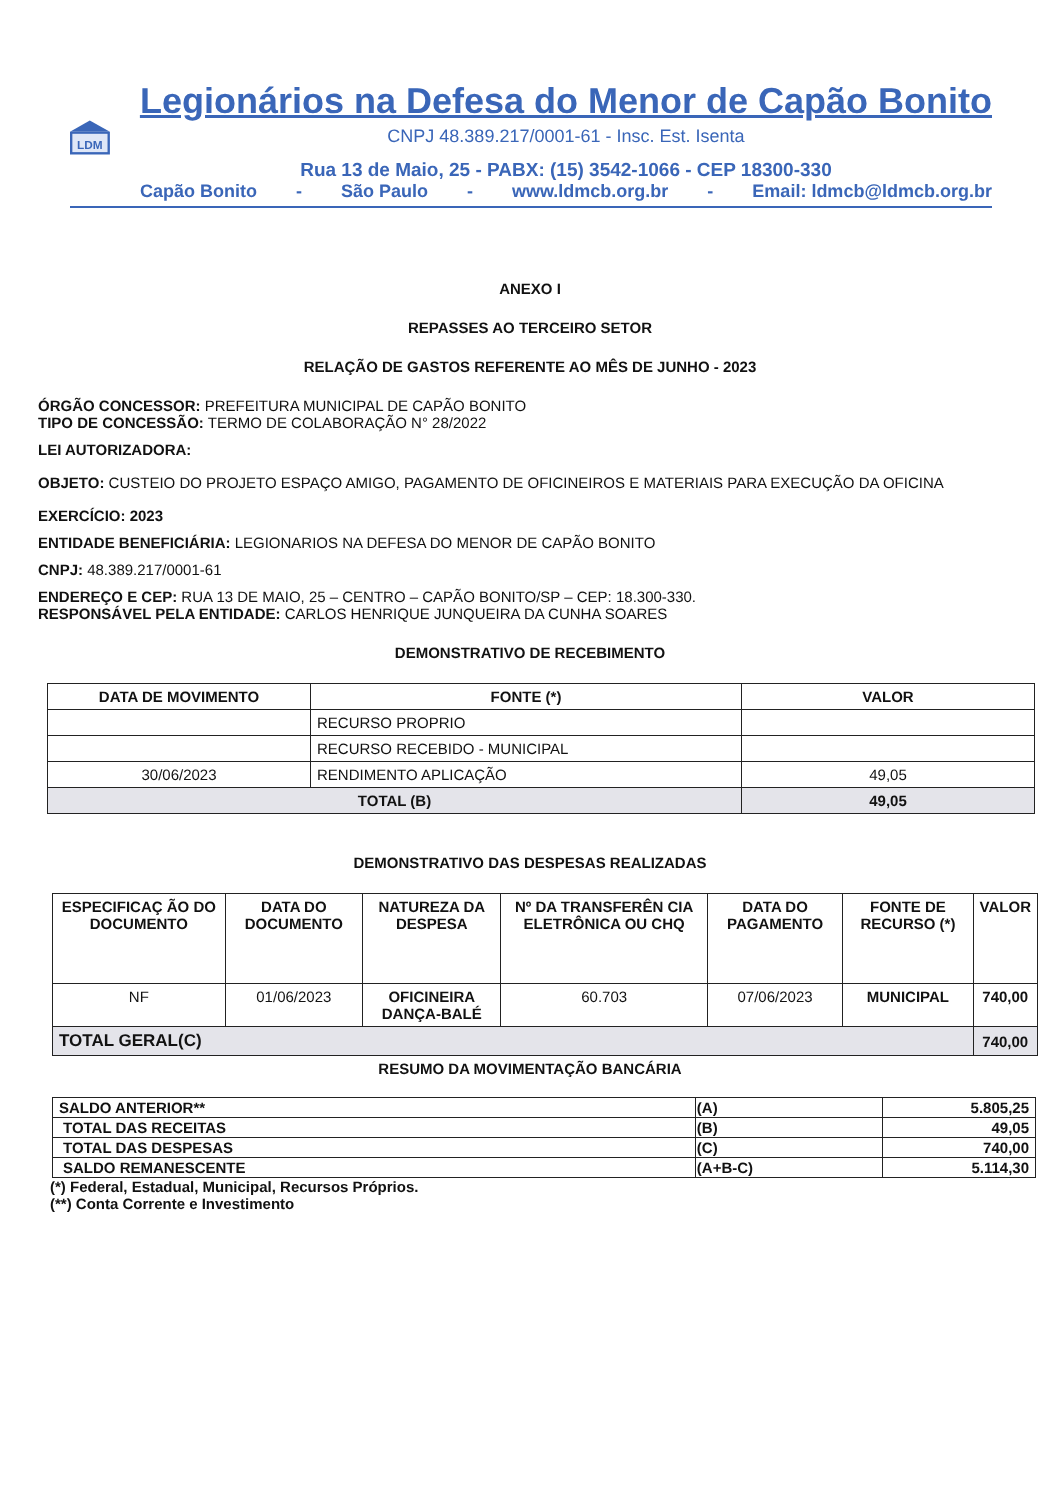LDM
Legionários na Defesa do Menor de Capão Bonito
CNPJ 48.389.217/0001-61 - Insc. Est. Isenta
Rua 13 de Maio, 25 - PABX: (15) 3542-1066 - CEP 18300-330
Capão Bonito - São Paulo - www.ldmcb.org.br - Email: ldmcb@ldmcb.org.br
ANEXO I
REPASSES AO TERCEIRO SETOR
RELAÇÃO DE GASTOS REFERENTE AO MÊS DE JUNHO - 2023
ÓRGÃO CONCESSOR: PREFEITURA MUNICIPAL DE CAPÃO BONITO
TIPO DE CONCESSÃO: TERMO DE COLABORAÇÃO N° 28/2022
LEI AUTORIZADORA:
OBJETO: CUSTEIO DO PROJETO ESPAÇO AMIGO, PAGAMENTO DE OFICINEIROS E MATERIAIS PARA EXECUÇÃO DA OFICINA
EXERCÍCIO: 2023
ENTIDADE BENEFICIÁRIA: LEGIONARIOS NA DEFESA DO MENOR DE CAPÃO BONITO
CNPJ: 48.389.217/0001-61
ENDEREÇO E CEP: RUA 13 DE MAIO, 25 – CENTRO – CAPÃO BONITO/SP – CEP: 18.300-330.
RESPONSÁVEL PELA ENTIDADE: CARLOS HENRIQUE JUNQUEIRA DA CUNHA SOARES
DEMONSTRATIVO DE RECEBIMENTO
| DATA DE MOVIMENTO | FONTE (*) | VALOR |
| --- | --- | --- |
| | RECURSO PROPRIO | |
| | RECURSO RECEBIDO - MUNICIPAL | |
| 30/06/2023 | RENDIMENTO APLICAÇÃO | 49,05 |
| TOTAL (B) | | 49,05 |
DEMONSTRATIVO DAS DESPESAS REALIZADAS
| ESPECIFICAÇ ÃO DO DOCUMENTO | DATA DO DOCUMENTO | NATUREZA DA DESPESA | Nº DA TRANSFERÊN CIA ELETRÔNICA OU CHQ | DATA DO PAGAMENTO | FONTE DE RECURSO (*) | VALOR |
| --- | --- | --- | --- | --- | --- | --- |
| NF | 01/06/2023 | OFICINEIRA DANÇA-BALÉ | 60.703 | 07/06/2023 | MUNICIPAL | 740,00 |
| TOTAL GERAL(C) | | | | | | 740,00 |
RESUMO DA MOVIMENTAÇÃO BANCÁRIA
| SALDO ANTERIOR** | (A) | 5.805,25 |
| TOTAL DAS RECEITAS | (B) | 49,05 |
| TOTAL DAS DESPESAS | (C) | 740,00 |
| SALDO REMANESCENTE | (A+B-C) | 5.114,30 |
(*) Federal, Estadual, Municipal, Recursos Próprios.
(**) Conta Corrente e Investimento